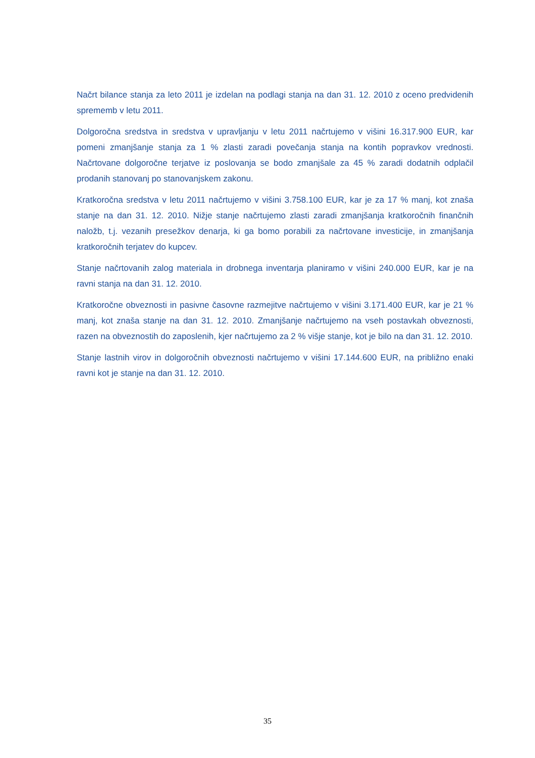Načrt bilance stanja za leto 2011 je izdelan na podlagi stanja na dan 31. 12. 2010 z oceno predvidenih sprememb v letu 2011.
Dolgoročna sredstva in sredstva v upravljanju v letu 2011 načrtujemo v višini 16.317.900 EUR, kar pomeni zmanjšanje stanja za 1 % zlasti zaradi povečanja stanja na kontih popravkov vrednosti. Načrtovane dolgoročne terjatve iz poslovanja se bodo zmanjšale za 45 % zaradi dodatnih odplačil prodanih stanovanj po stanovanjskem zakonu.
Kratkoročna sredstva v letu 2011 načrtujemo v višini 3.758.100 EUR, kar je za 17 % manj, kot znaša stanje na dan 31. 12. 2010. Nižje stanje načrtujemo zlasti zaradi zmanjšanja kratkoročnih finančnih naložb, t.j. vezanih presežkov denarja, ki ga bomo porabili za načrtovane investicije, in zmanjšanja kratkoročnih terjatev do kupcev.
Stanje načrtovanih zalog materiala in drobnega inventarja planiramo v višini 240.000 EUR, kar je na ravni stanja na dan 31. 12. 2010.
Kratkoročne obveznosti in pasivne časovne razmejitve načrtujemo v višini 3.171.400 EUR, kar je 21 % manj, kot znaša stanje na dan 31. 12. 2010. Zmanjšanje načrtujemo na vseh postavkah obveznosti, razen na obveznostih do zaposlenih, kjer načrtujemo za 2 % višje stanje, kot je bilo na dan 31. 12. 2010.
Stanje lastnih virov in dolgoročnih obveznosti načrtujemo v višini 17.144.600 EUR, na približno enaki ravni kot je stanje na dan 31. 12. 2010.
35